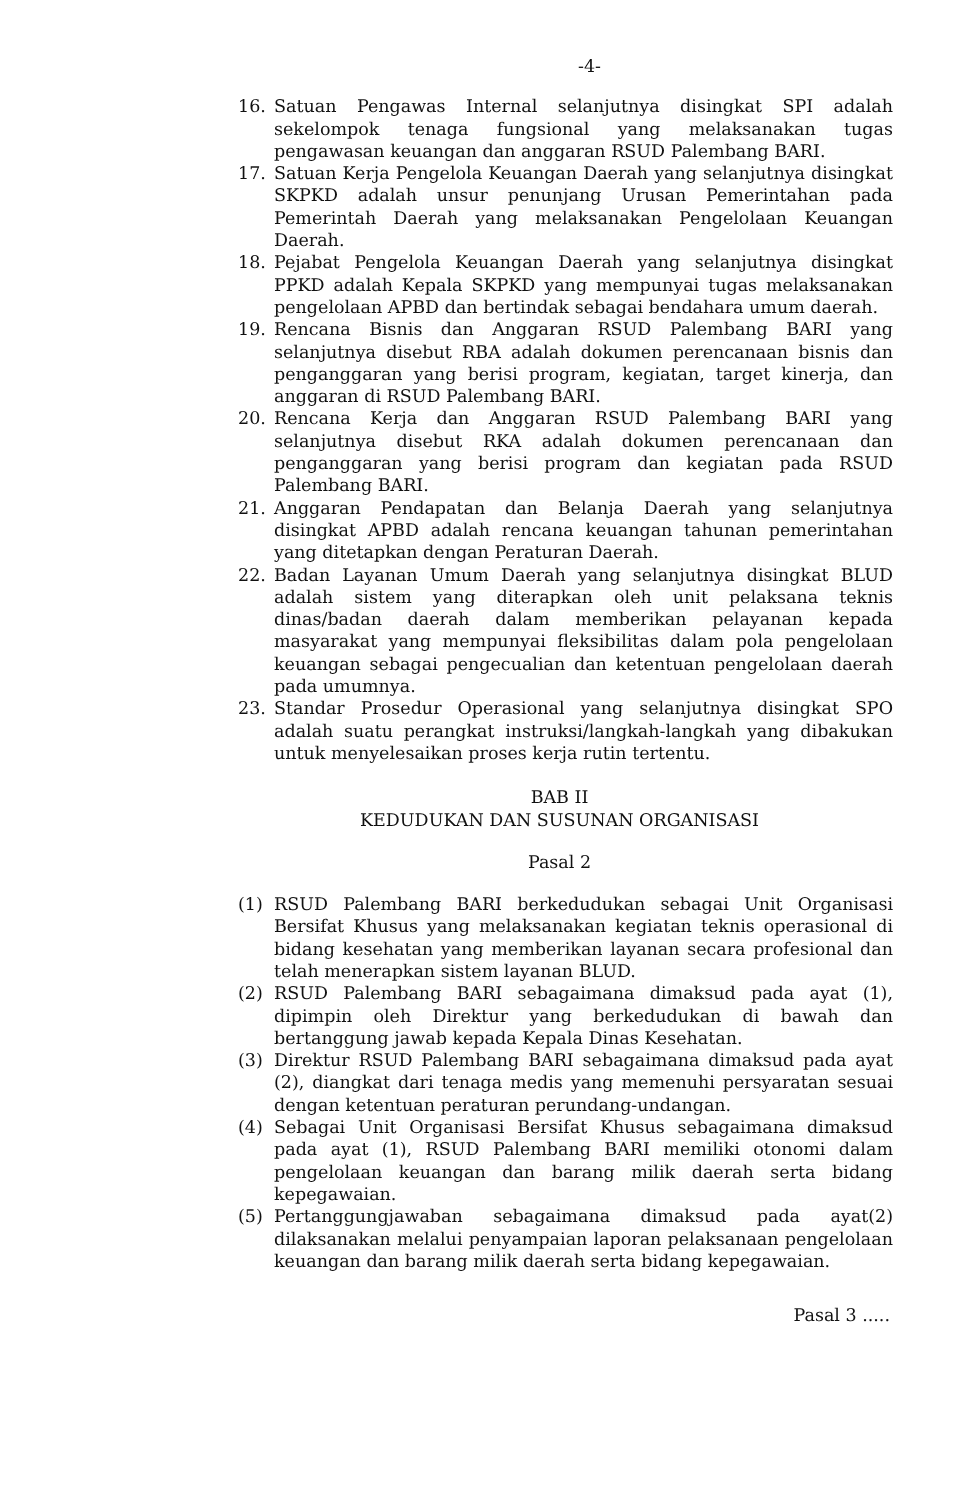-4-
16. Satuan Pengawas Internal selanjutnya disingkat SPI adalah sekelompok tenaga fungsional yang melaksanakan tugas pengawasan keuangan dan anggaran RSUD Palembang BARI.
17. Satuan Kerja Pengelola Keuangan Daerah yang selanjutnya disingkat SKPKD adalah unsur penunjang Urusan Pemerintahan pada Pemerintah Daerah yang melaksanakan Pengelolaan Keuangan Daerah.
18. Pejabat Pengelola Keuangan Daerah yang selanjutnya disingkat PPKD adalah Kepala SKPKD yang mempunyai tugas melaksanakan pengelolaan APBD dan bertindak sebagai bendahara umum daerah.
19. Rencana Bisnis dan Anggaran RSUD Palembang BARI yang selanjutnya disebut RBA adalah dokumen perencanaan bisnis dan penganggaran yang berisi program, kegiatan, target kinerja, dan anggaran di RSUD Palembang BARI.
20. Rencana Kerja dan Anggaran RSUD Palembang BARI yang selanjutnya disebut RKA adalah dokumen perencanaan dan penganggaran yang berisi program dan kegiatan pada RSUD Palembang BARI.
21. Anggaran Pendapatan dan Belanja Daerah yang selanjutnya disingkat APBD adalah rencana keuangan tahunan pemerintahan yang ditetapkan dengan Peraturan Daerah.
22. Badan Layanan Umum Daerah yang selanjutnya disingkat BLUD adalah sistem yang diterapkan oleh unit pelaksana teknis dinas/badan daerah dalam memberikan pelayanan kepada masyarakat yang mempunyai fleksibilitas dalam pola pengelolaan keuangan sebagai pengecualian dan ketentuan pengelolaan daerah pada umumnya.
23. Standar Prosedur Operasional yang selanjutnya disingkat SPO adalah suatu perangkat instruksi/langkah-langkah yang dibakukan untuk menyelesaikan proses kerja rutin tertentu.
BAB II
KEDUDUKAN DAN SUSUNAN ORGANISASI
Pasal 2
(1) RSUD Palembang BARI berkedudukan sebagai Unit Organisasi Bersifat Khusus yang melaksanakan kegiatan teknis operasional di bidang kesehatan yang memberikan layanan secara profesional dan telah menerapkan sistem layanan BLUD.
(2) RSUD Palembang BARI sebagaimana dimaksud pada ayat (1), dipimpin oleh Direktur yang berkedudukan di bawah dan bertanggung jawab kepada Kepala Dinas Kesehatan.
(3) Direktur RSUD Palembang BARI sebagaimana dimaksud pada ayat (2), diangkat dari tenaga medis yang memenuhi persyaratan sesuai dengan ketentuan peraturan perundang-undangan.
(4) Sebagai Unit Organisasi Bersifat Khusus sebagaimana dimaksud pada ayat (1), RSUD Palembang BARI memiliki otonomi dalam pengelolaan keuangan dan barang milik daerah serta bidang kepegawaian.
(5) Pertanggungjawaban sebagaimana dimaksud pada ayat(2) dilaksanakan melalui penyampaian laporan pelaksanaan pengelolaan keuangan dan barang milik daerah serta bidang kepegawaian.
Pasal 3 .....